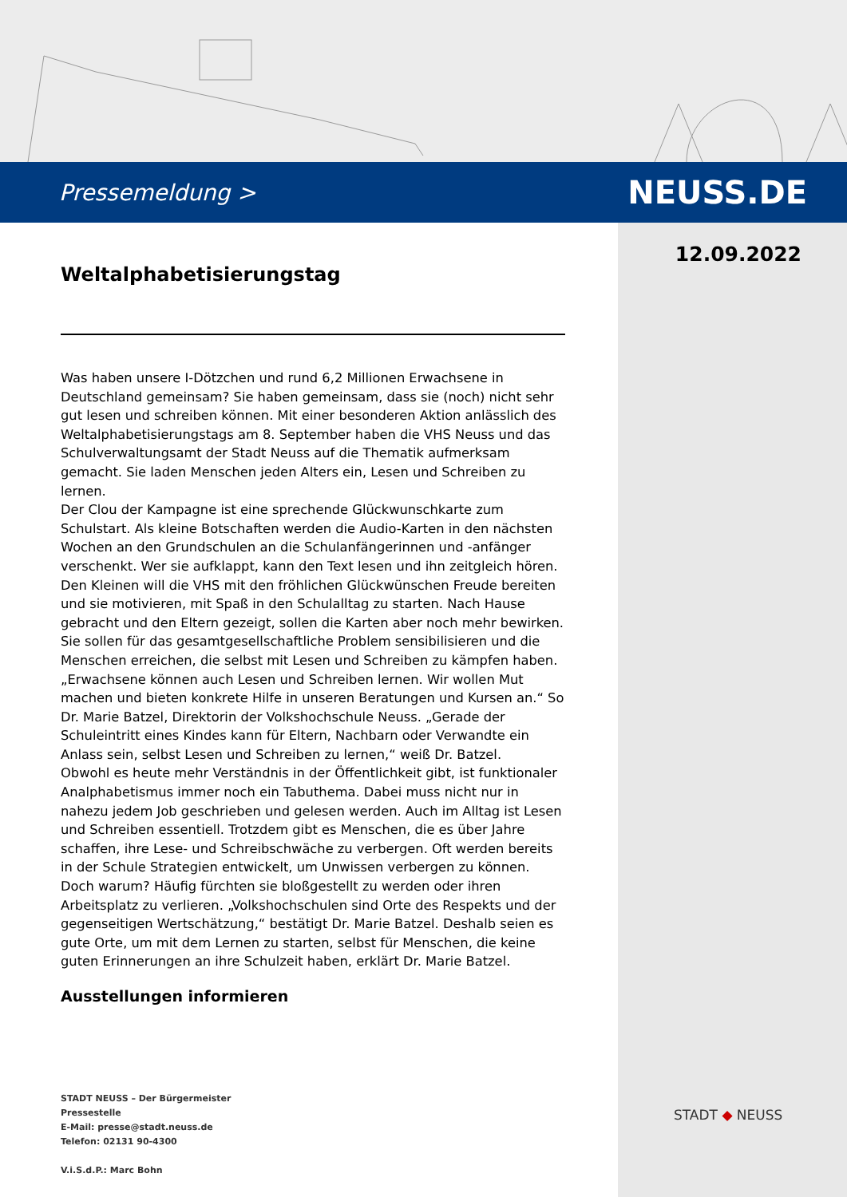Pressemeldung > NEUSS.DE
12.09.2022
Weltalphabetisierungstag
Was haben unsere I-Dötzchen und rund 6,2 Millionen Erwachsene in Deutschland gemeinsam? Sie haben gemeinsam, dass sie (noch) nicht sehr gut lesen und schreiben können. Mit einer besonderen Aktion anlässlich des Weltalphabetisierungstags am 8. September haben die VHS Neuss und das Schulverwaltungsamt der Stadt Neuss auf die Thematik aufmerksam gemacht. Sie laden Menschen jeden Alters ein, Lesen und Schreiben zu lernen.
Der Clou der Kampagne ist eine sprechende Glückwunschkarte zum Schulstart. Als kleine Botschaften werden die Audio-Karten in den nächsten Wochen an den Grundschulen an die Schulanfängerinnen und -anfänger verschenkt. Wer sie aufklappt, kann den Text lesen und ihn zeitgleich hören. Den Kleinen will die VHS mit den fröhlichen Glückwünschen Freude bereiten und sie motivieren, mit Spaß in den Schulalltag zu starten. Nach Hause gebracht und den Eltern gezeigt, sollen die Karten aber noch mehr bewirken. Sie sollen für das gesamtgesellschaftliche Problem sensibilisieren und die Menschen erreichen, die selbst mit Lesen und Schreiben zu kämpfen haben. „Erwachsene können auch Lesen und Schreiben lernen. Wir wollen Mut machen und bieten konkrete Hilfe in unseren Beratungen und Kursen an.“ So Dr. Marie Batzel, Direktorin der Volkshochschule Neuss. „Gerade der Schuleintritt eines Kindes kann für Eltern, Nachbarn oder Verwandte ein Anlass sein, selbst Lesen und Schreiben zu lernen,“ weiß Dr. Batzel.
Obwohl es heute mehr Verständnis in der Öffentlichkeit gibt, ist funktionaler Analphabetismus immer noch ein Tabuthema. Dabei muss nicht nur in nahezu jedem Job geschrieben und gelesen werden. Auch im Alltag ist Lesen und Schreiben essentiell. Trotzdem gibt es Menschen, die es über Jahre schaffen, ihre Lese- und Schreibschwäche zu verbergen. Oft werden bereits in der Schule Strategien entwickelt, um Unwissen verbergen zu können. Doch warum? Häufig fürchten sie bloßgestellt zu werden oder ihren Arbeitsplatz zu verlieren. „Volkshochschulen sind Orte des Respekts und der gegenseitigen Wertschätzung,“ bestätigt Dr. Marie Batzel. Deshalb seien es gute Orte, um mit dem Lernen zu starten, selbst für Menschen, die keine guten Erinnerungen an ihre Schulzeit haben, erklärt Dr. Marie Batzel.
Ausstellungen informieren
STADT NEUSS – Der Bürgermeister
Pressestelle
E-Mail: presse@stadt.neuss.de
Telefon: 02131 90-4300
V.i.S.d.P.: Marc Bohn
STADT ◆ NEUSS